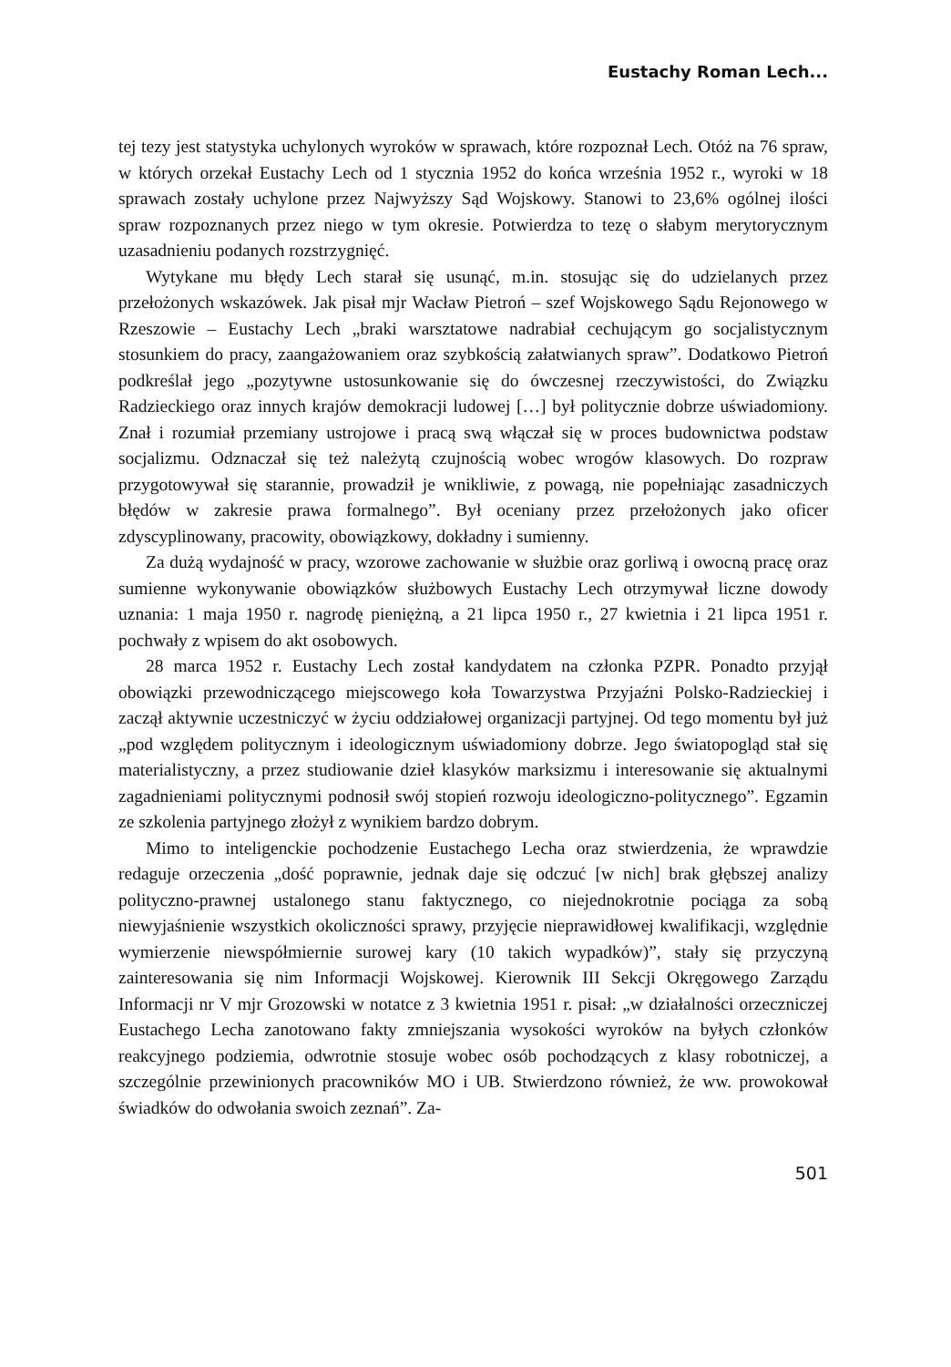Eustachy Roman Lech...
tej tezy jest statystyka uchylonych wyroków w sprawach, które rozpoznał Lech. Otóż na 76 spraw, w których orzekał Eustachy Lech od 1 stycznia 1952 do końca września 1952 r., wyroki w 18 sprawach zostały uchylone przez Najwyższy Sąd Wojskowy. Stanowi to 23,6% ogólnej ilości spraw rozpoznanych przez niego w tym okresie. Potwierdza to tezę o słabym merytorycznym uzasadnieniu podanych rozstrzygnięć.
Wytykane mu błędy Lech starał się usunąć, m.in. stosując się do udzielanych przez przełożonych wskazówek. Jak pisał mjr Wacław Pietroń – szef Wojskowego Sądu Rejonowego w Rzeszowie – Eustachy Lech „braki warsztatowe nadrabiał cechującym go socjalistycznym stosunkiem do pracy, zaangażowaniem oraz szybkością załatwianych spraw”. Dodatkowo Pietroń podkreślał jego „pozytywne ustosunkowanie się do ówczesnej rzeczywistości, do Związku Radzieckiego oraz innych krajów demokracji ludowej […] był politycznie dobrze uświadomiony. Znał i rozumiał przemiany ustrojowe i pracą swą włączał się w proces budownictwa podstaw socjalizmu. Odznaczał się też należytą czujnością wobec wrogów klasowych. Do rozpraw przygotowywał się starannie, prowadził je wnikliwie, z powagą, nie popełniając zasadniczych błędów w zakresie prawa formalnego”. Był oceniany przez przełożonych jako oficer zdyscyplinowany, pracowity, obowiązkowy, dokładny i sumienny.
Za dużą wydajność w pracy, wzorowe zachowanie w służbie oraz gorliwą i owocną pracę oraz sumienne wykonywanie obowiązków służbowych Eustachy Lech otrzymywał liczne dowody uznania: 1 maja 1950 r. nagrodę pieniężną, a 21 lipca 1950 r., 27 kwietnia i 21 lipca 1951 r. pochwały z wpisem do akt osobowych.
28 marca 1952 r. Eustachy Lech został kandydatem na członka PZPR. Ponadto przyjął obowiązki przewodniczącego miejscowego koła Towarzystwa Przyjaźni Polsko-Radzieckiej i zaczął aktywnie uczestniczyć w życiu oddziałowej organizacji partyjnej. Od tego momentu był już „pod względem politycznym i ideologicznym uświadomiony dobrze. Jego światopogląd stał się materialistyczny, a przez studiowanie dzieł klasyków marksizmu i interesowanie się aktualnymi zagadnieniami politycznymi podnosił swój stopień rozwoju ideologiczno-politycznego”. Egzamin ze szkolenia partyjnego złożył z wynikiem bardzo dobrym.
Mimo to inteligenckie pochodzenie Eustachego Lecha oraz stwierdzenia, że wprawdzie redaguje orzeczenia „dość poprawnie, jednak daje się odczuć [w nich] brak głębszej analizy polityczno-prawnej ustalonego stanu faktycznego, co niejednokrotnie pociąga za sobą niewyjaśnienie wszystkich okoliczności sprawy, przyjęcie nieprawidłowej kwalifikacji, względnie wymierzenie niewspółmiernie surowej kary (10 takich wypadków)”, stały się przyczyną zainteresowania się nim Informacji Wojskowej. Kierownik III Sekcji Okręgowego Zarządu Informacji nr V mjr Grozowski w notatce z 3 kwietnia 1951 r. pisał: „w działalności orzeczniczej Eustachego Lecha zanotowano fakty zmniejszania wysokości wyroków na byłych członków reakcyjnego podziemia, odwrotnie stosuje wobec osób pochodzących z klasy robotniczej, a szczególnie przewinionych pracowników MO i UB. Stwierdzono również, że ww. prowokował świadków do odwołania swoich zeznań”. Za-
501